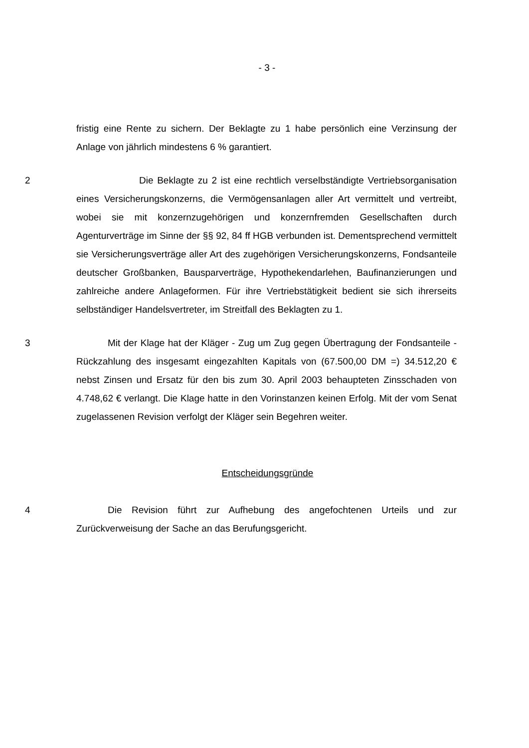- 3 -
fristig eine Rente zu sichern. Der Beklagte zu 1 habe persönlich eine Verzinsung der Anlage von jährlich mindestens 6 % garantiert.
2 Die Beklagte zu 2 ist eine rechtlich verselbständigte Vertriebsorganisation eines Versicherungskonzerns, die Vermögensanlagen aller Art vermittelt und vertreibt, wobei sie mit konzernzugehörigen und konzernfremden Gesellschaften durch Agenturverträge im Sinne der §§ 92, 84 ff HGB verbunden ist. Dementsprechend vermittelt sie Versicherungsverträge aller Art des zugehörigen Versicherungskonzerns, Fondsanteile deutscher Großbanken, Bausparverträge, Hypothekendarlehen, Baufinanzierungen und zahlreiche andere Anlageformen. Für ihre Vertriebstätigkeit bedient sie sich ihrerseits selbständiger Handelsvertreter, im Streitfall des Beklagten zu 1.
3 Mit der Klage hat der Kläger - Zug um Zug gegen Übertragung der Fondsanteile - Rückzahlung des insgesamt eingezahlten Kapitals von (67.500,00 DM =) 34.512,20 € nebst Zinsen und Ersatz für den bis zum 30. April 2003 behaupteten Zinsschaden von 4.748,62 € verlangt. Die Klage hatte in den Vorinstanzen keinen Erfolg. Mit der vom Senat zugelassenen Revision verfolgt der Kläger sein Begehren weiter.
Entscheidungsgründe
4 Die Revision führt zur Aufhebung des angefochtenen Urteils und zur Zurückverweisung der Sache an das Berufungsgericht.